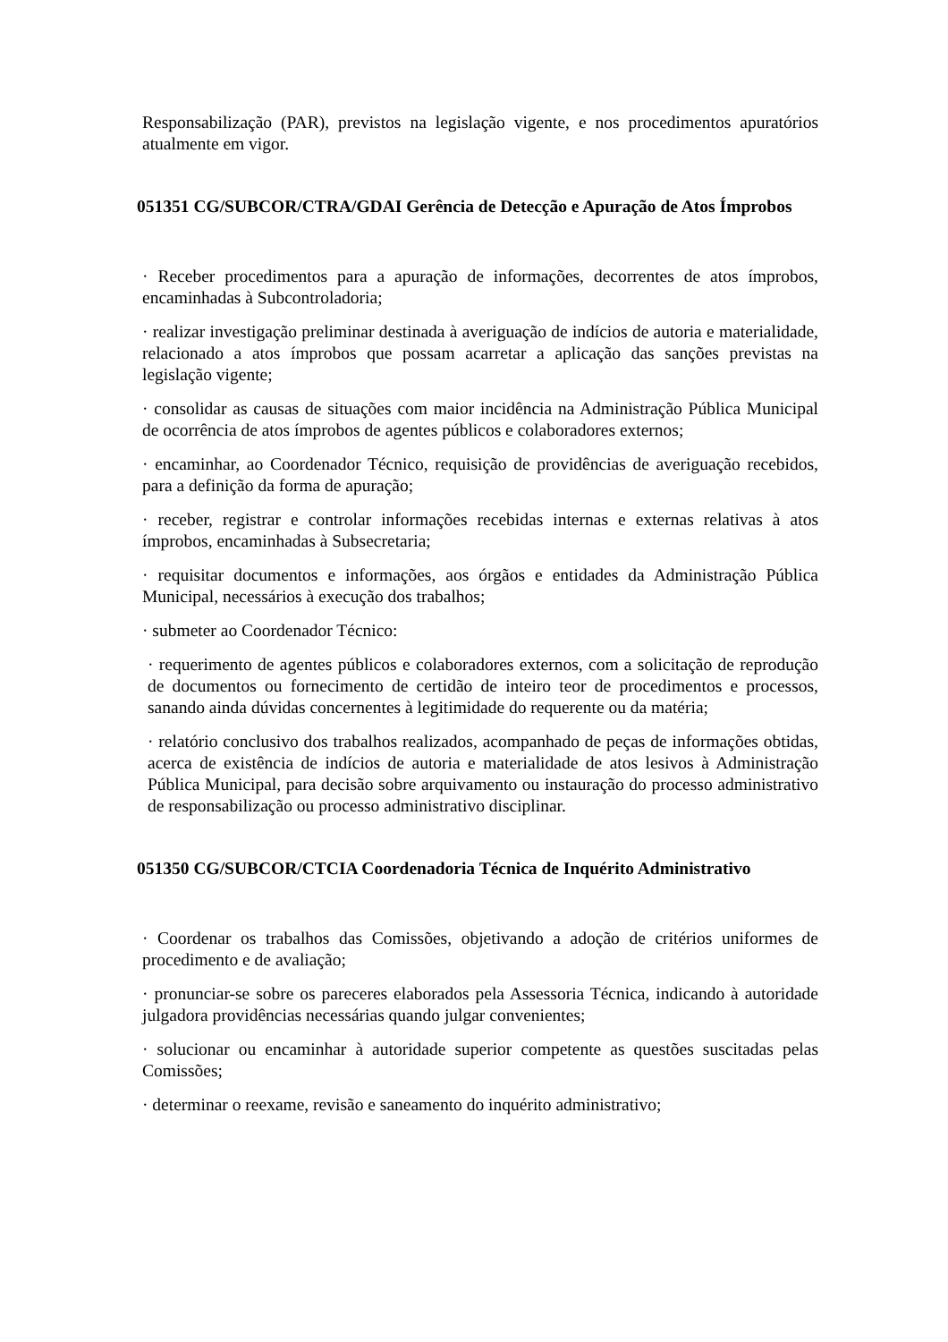Responsabilização (PAR), previstos na legislação vigente, e nos procedimentos apuratórios atualmente em vigor.
051351 CG/SUBCOR/CTRA/GDAI Gerência de Detecção e Apuração de Atos Ímprobos
· Receber procedimentos para a apuração de informações, decorrentes de atos ímprobos, encaminhadas à Subcontroladoria;
· realizar investigação preliminar destinada à averiguação de indícios de autoria e materialidade, relacionado a atos ímprobos que possam acarretar a aplicação das sanções previstas na legislação vigente;
· consolidar as causas de situações com maior incidência na Administração Pública Municipal de ocorrência de atos ímprobos de agentes públicos e colaboradores externos;
· encaminhar, ao Coordenador Técnico, requisição de providências de averiguação recebidos, para a definição da forma de apuração;
· receber, registrar e controlar informações recebidas internas e externas relativas à atos ímprobos, encaminhadas à Subsecretaria;
· requisitar documentos e informações, aos órgãos e entidades da Administração Pública Municipal, necessários à execução dos trabalhos;
· submeter ao Coordenador Técnico:
· requerimento de agentes públicos e colaboradores externos, com a solicitação de reprodução de documentos ou fornecimento de certidão de inteiro teor de procedimentos e processos, sanando ainda dúvidas concernentes à legitimidade do requerente ou da matéria;
· relatório conclusivo dos trabalhos realizados, acompanhado de peças de informações obtidas, acerca de existência de indícios de autoria e materialidade de atos lesivos à Administração Pública Municipal, para decisão sobre arquivamento ou instauração do processo administrativo de responsabilização ou processo administrativo disciplinar.
051350 CG/SUBCOR/CTCIA Coordenadoria Técnica de Inquérito Administrativo
· Coordenar os trabalhos das Comissões, objetivando a adoção de critérios uniformes de procedimento e de avaliação;
· pronunciar-se sobre os pareceres elaborados pela Assessoria Técnica, indicando à autoridade julgadora providências necessárias quando julgar convenientes;
· solucionar ou encaminhar à autoridade superior competente as questões suscitadas pelas Comissões;
· determinar o reexame, revisão e saneamento do inquérito administrativo;